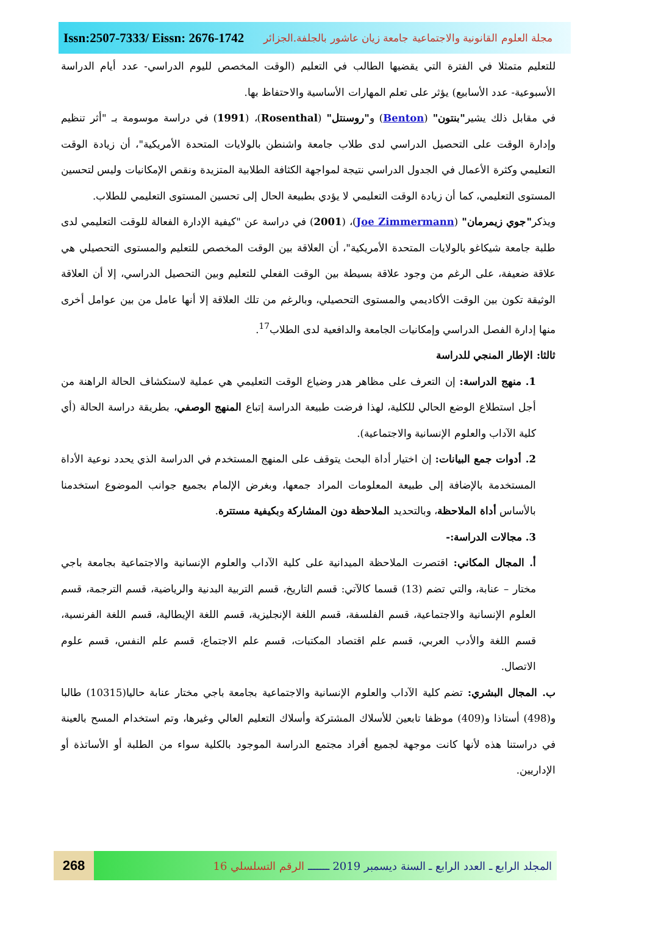Issn:2507-7333/ Eissn: 2676-1742 مجلة العلوم القانونية والاجتماعية جامعة زيان عاشور بالجلفة.الجزائر
للتعليم متمثلا في الفترة التي يقضيها الطالب في التعليم (الوقت المخصص لليوم الدراسي- عدد أيام الدراسة الأسبوعية- عدد الأسابيع) يؤثر على تعلم المهارات الأساسية والاحتفاظ بها.
في مقابل ذلك يشير"بنتون" (Benton) و"روسنتل" (Rosenthal)، (1991) في دراسة موسومة بـ "أثر تنظيم وإدارة الوقت على التحصيل الدراسي لدى طلاب جامعة واشنطن بالولايات المتحدة الأمريكية"، أن زيادة الوقت التعليمي وكثرة الأعمال في الجدول الدراسي نتيجة لمواجهة الكثافة الطلابية المتزيدة ونقص الإمكانيات وليس لتحسين المستوى التعليمي، كما أن زيادة الوقت التعليمي لا يؤدي بطبيعة الحال إلى تحسين المستوى التعليمي للطلاب.
ويذكر"جوي زيمرمان" (Joe Zimmermann)، (2001) في دراسة عن "كيفية الإدارة الفعالة للوقت التعليمي لدى طلبة جامعة شيكاغو بالولايات المتحدة الأمريكية"، أن العلاقة بين الوقت المخصص للتعليم والمستوى التحصيلي هي علاقة ضعيفة، على الرغم من وجود علاقة بسيطة بين الوقت الفعلي للتعليم وبين التحصيل الدراسي، إلا أن العلاقة الوثيقة تكون بين الوقت الأكاديمي والمستوى التحصيلي، وبالرغم من تلك العلاقة إلا أنها عامل من بين عوامل أخرى منها إدارة الفصل الدراسي وإمكانيات الجامعة والدافعية لدى الطلاب<sup>17</sup>.
ثالثا: الإطار المنجي للدراسة
1. منهج الدراسة: إن التعرف على مظاهر هدر وضياع الوقت التعليمي هي عملية لاستكشاف الحالة الراهنة من أجل استطلاع الوضع الحالي للكلية، لهذا فرضت طبيعة الدراسة إتباع المنهج الوصفي، بطريقة دراسة الحالة (أي كلية الآداب والعلوم الإنسانية والاجتماعية).
2. أدوات جمع البيانات: إن اختيار أداة البحث يتوقف على المنهج المستخدم في الدراسة الذي يحدد نوعية الأداة المستخدمة بالإضافة إلى طبيعة المعلومات المراد جمعها، وبغرض الإلمام بجميع جوانب الموضوع استخدمنا بالأساس أداة الملاحظة، وبالتحديد الملاحظة دون المشاركة وبكيفية مستترة.
3. مجالات الدراسة:-
أ. المجال المكاني: اقتصرت الملاحظة الميدانية على كلية الآداب والعلوم الإنسانية والاجتماعية بجامعة باجي مختار – عنابة، والتي تضم (13) قسما كالآتي: قسم التاريخ، قسم التربية البدنية والرياضية، قسم الترجمة، قسم العلوم الإنسانية والاجتماعية، قسم الفلسفة، قسم اللغة الإنجليزية، قسم اللغة الإيطالية، قسم اللغة الفرنسية، قسم اللغة والأدب العربي، قسم علم اقتصاد المكتبات، قسم علم الاجتماع، قسم علم النفس، قسم علوم الاتصال.
ب. المجال البشري: تضم كلية الآداب والعلوم الإنسانية والاجتماعية بجامعة باجي مختار عنابة حاليا(10315) طالبا و(498) أستاذا و(409) موظفا تابعين للأسلاك المشتركة وأسلاك التعليم العالي وغيرها، وتم استخدام المسح بالعينة في دراستنا هذه لأنها كانت موجهة لجميع أفراد مجتمع الدراسة الموجود بالكلية سواء من الطلبة أو الأساتذة أو الإداريين.
268
المجلد الرابع ـ العدد الرابع ـ السنة ديسمبر 2019 ـــــــ الرقم التسلسلي 16